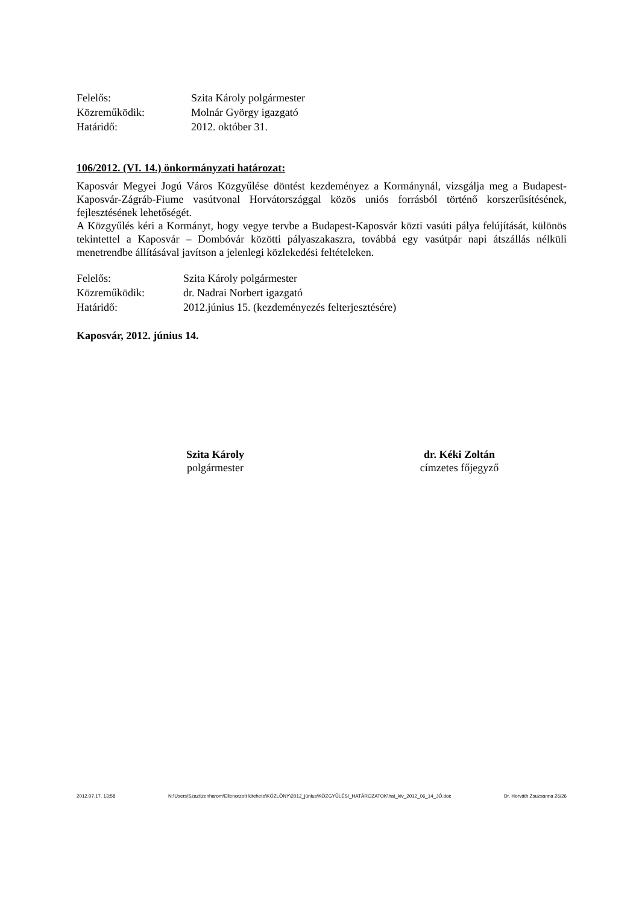Felelős: Szita Károly polgármester
Közreműködik: Molnár György igazgató
Határidő: 2012. október 31.
106/2012. (VI. 14.) önkormányzati határozat:
Kaposvár Megyei Jogú Város Közgyűlése döntést kezdeményez a Kormánynál, vizsgálja meg a Budapest-Kaposvár-Zágráb-Fiume vasútvonal Horvátországgal közös uniós forrásból történő korszerűsítésének, fejlesztésének lehetőségét.
A Közgyűlés kéri a Kormányt, hogy vegye tervbe a Budapest-Kaposvár közti vasúti pálya felújítását, különös tekintettel a Kaposvár – Dombóvár közötti pályaszakaszra, továbbá egy vasútpár napi átszállás nélküli menetrendbe állításával javítson a jelenlegi közlekedési feltételeken.
Felelős: Szita Károly polgármester
Közreműködik: dr. Nadrai Norbert igazgató
Határidő: 2012.június 15. (kezdeményezés felterjesztésére)
Kaposvár, 2012. június 14.
Szita Károly
polgármester
dr. Kéki Zoltán
címzetes főjegyző
2012.07.17. 13:58 N:\Users\Szaztizenharom\Ellenorzott kiteheto\KÖZLÖNY\2012_június\KÖZGYŰLÉSI_HATÁROZATOK\hat_kiv_2012_06_14_JÓ.doc Dr. Horváth Zsuzsanna 26/26